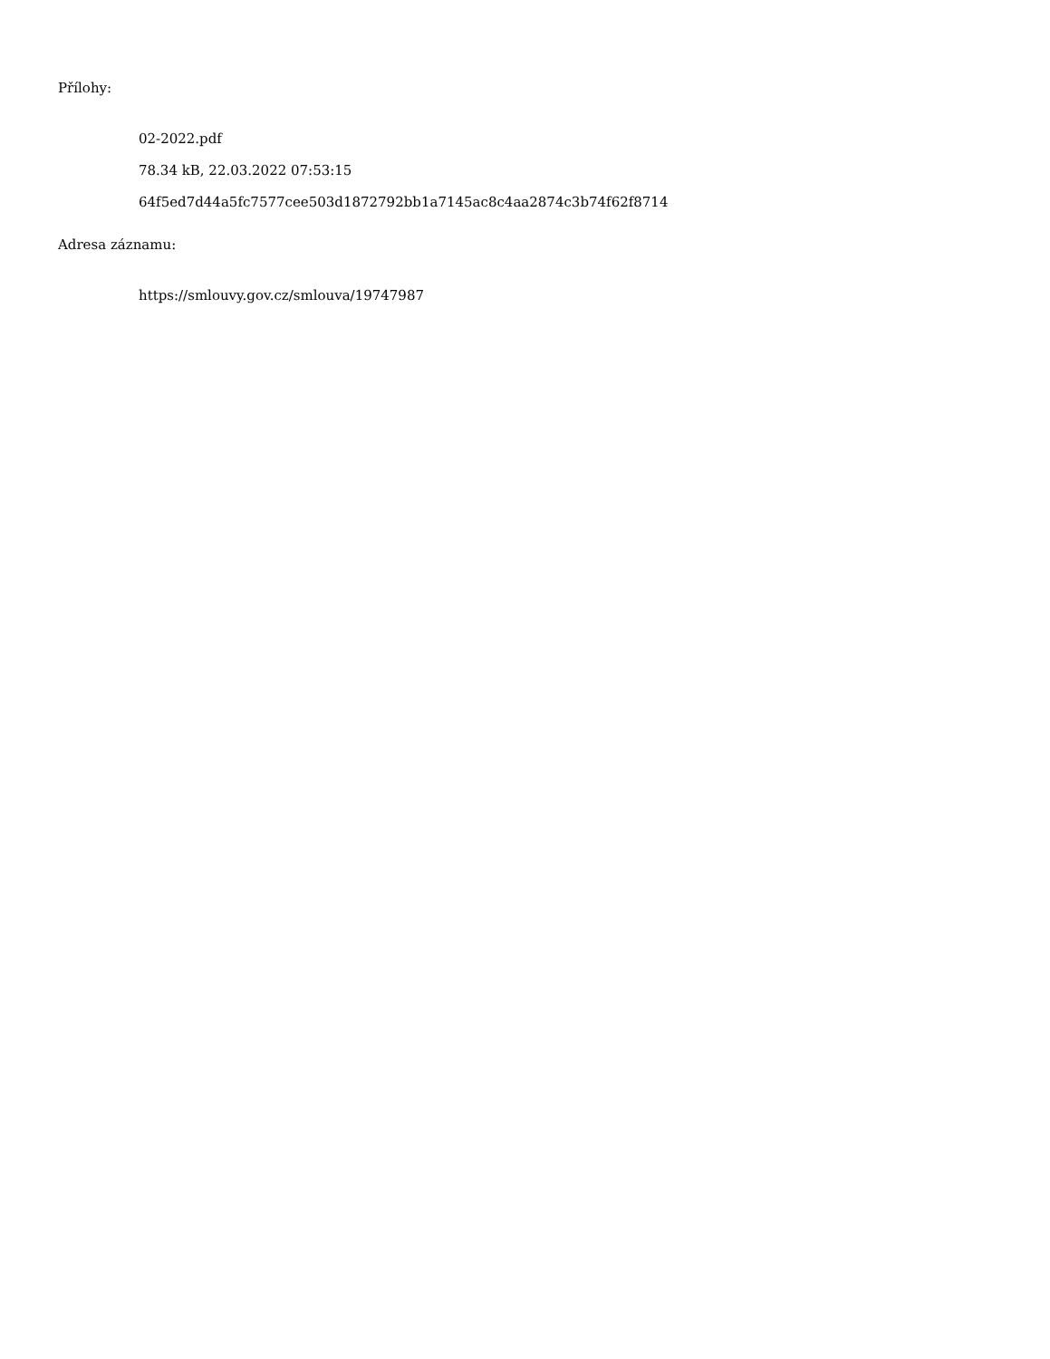Přílohy:
02-2022.pdf
78.34 kB, 22.03.2022 07:53:15
64f5ed7d44a5fc7577cee503d1872792bb1a7145ac8c4aa2874c3b74f62f8714
Adresa záznamu:
https://smlouvy.gov.cz/smlouva/19747987